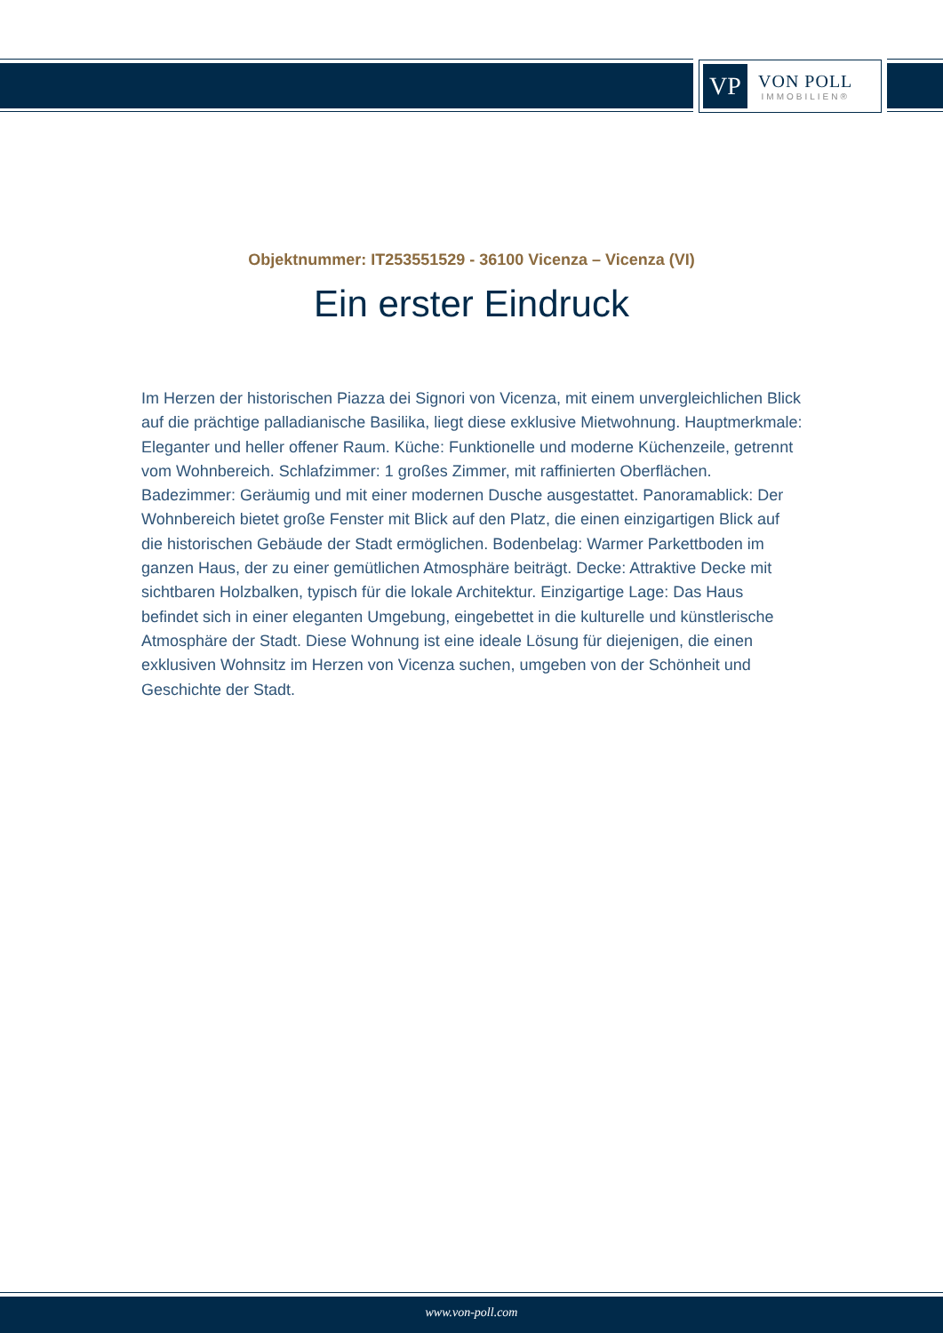VP
VON POLL
IMMOBILIEN®
Objektnummer: IT253551529 - 36100 Vicenza – Vicenza (VI)
Ein erster Eindruck
Im Herzen der historischen Piazza dei Signori von Vicenza, mit einem unvergleichlichen Blick auf die prächtige palladianische Basilika, liegt diese exklusive Mietwohnung. Hauptmerkmale: Eleganter und heller offener Raum. Küche: Funktionelle und moderne Küchenzeile, getrennt vom Wohnbereich. Schlafzimmer: 1 großes Zimmer, mit raffinierten Oberflächen. Badezimmer: Geräumig und mit einer modernen Dusche ausgestattet. Panoramablick: Der Wohnbereich bietet große Fenster mit Blick auf den Platz, die einen einzigartigen Blick auf die historischen Gebäude der Stadt ermöglichen. Bodenbelag: Warmer Parkettboden im ganzen Haus, der zu einer gemütlichen Atmosphäre beiträgt. Decke: Attraktive Decke mit sichtbaren Holzbalken, typisch für die lokale Architektur. Einzigartige Lage: Das Haus befindet sich in einer eleganten Umgebung, eingebettet in die kulturelle und künstlerische Atmosphäre der Stadt. Diese Wohnung ist eine ideale Lösung für diejenigen, die einen exklusiven Wohnsitz im Herzen von Vicenza suchen, umgeben von der Schönheit und Geschichte der Stadt.
www.von-poll.com